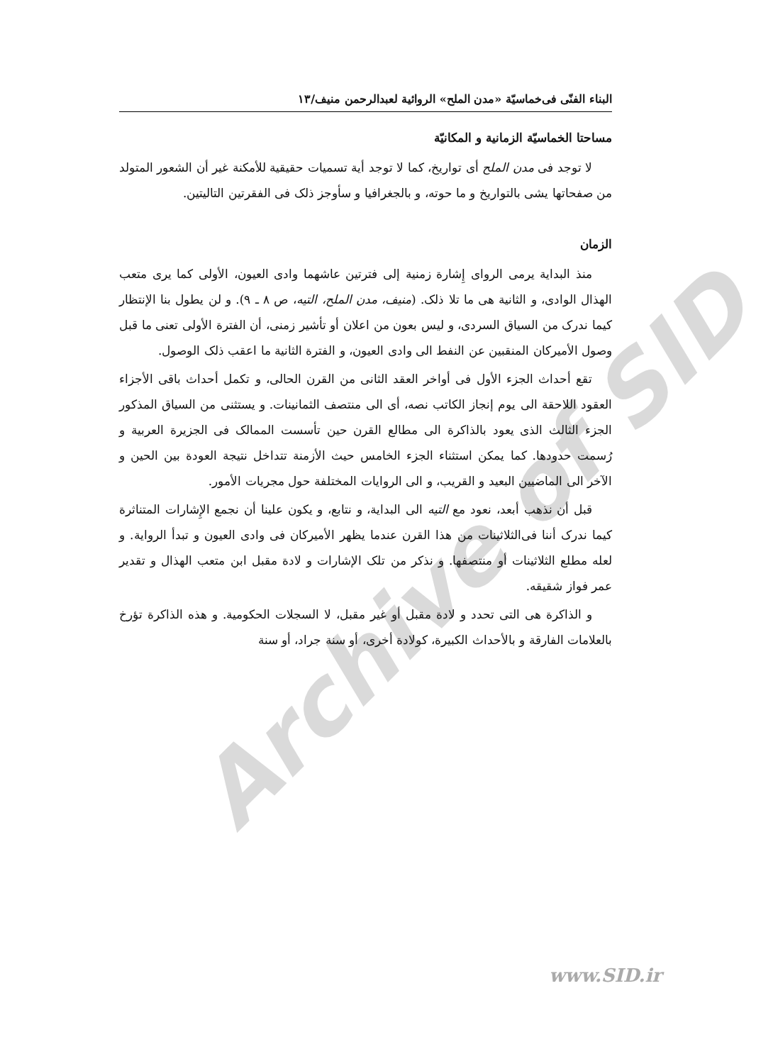Archive of SID
البناء الفنّی فی‌خماسیّة «مدن الملح» الروائية لعبدالرحمن منيف/۱۳
مساحتا الخماسیّة الزمانية و المكانيّة
لا توجد فی مدن الملح أی تواريخ، كما لا توجد أية تسميات حقيقية للأمكنة غير أن الشعور المتولد من صفحاتها يشی بالتواريخ و ما حوته، و بالجغرافيا و سأوجز ذلک فی الفقرتين التاليتين.
الزمان
منذ البداية يرمی الرواى إِشارة زمنية إلى فترتين عاشهما وادى العيون، الأولى كما يرى متعب الهذال الوادى، و الثانية هی ما تلا ذلک. (منيف، مدن الملح، التيه، ص ۸ ـ ۹). و لن يطول بنا الإنتظار كيما ندرک من السياق السردى، و ليس بعون من اعلان أو تأشير زمنی، أن الفترة الأولى تعنی ما قبل وصول الأميركان المنقبين عن النفط الى وادى العيون، و الفترة الثانية ما اعقب ذلک الوصول.
تقع أحداث الجزء الأول فی أواخر العقد الثانی من القرن الحالی، و تكمل أحداث باقی الأجزاء العقود اللاحقة الى يوم إنجاز الكاتب نصه، أی الى منتصف الثمانينات. و يستثنی من السياق المذكور الجزء الثالث الذی يعود بالذاكرة الى مطالع القرن حين تأسست الممالک فی الجزيرة العربية و رُسمت حدودها. كما يمكن استثناء الجزء الخامس حيث الأزمنة تتداخل نتيجة العودة بين الحين و الآخر الى الماضيين البعيد و القريب، و الى الروايات المختلفة حول مجريات الأمور.
قبل أن نذهب أبعد، نعود مع التيه الى البداية، و نتابع، و يكون علينا أن نجمع الإِشارات المتناثرة كيما ندرک أننا فی‌الثلاثينات من هذا القرن عندما يظهر الأميركان فی وادى العيون و تبدأ الرواية. و لعله مطلع الثلاثينات أو منتصفها. و نذكر من تلک الإشارات و لادة مقبل ابن متعب الهذال و تقدير عمر فواز شقيقه.
و الذاكرة هی التی تحدد و لادة مقبل أو غير مقبل، لا السجلات الحكومية. و هذه الذاكرة تؤرخ بالعلامات الفارقة و بالأحداث الكبيرة، كولادة أخرى، أو سنة جراد، أو سنة
www.SID.ir